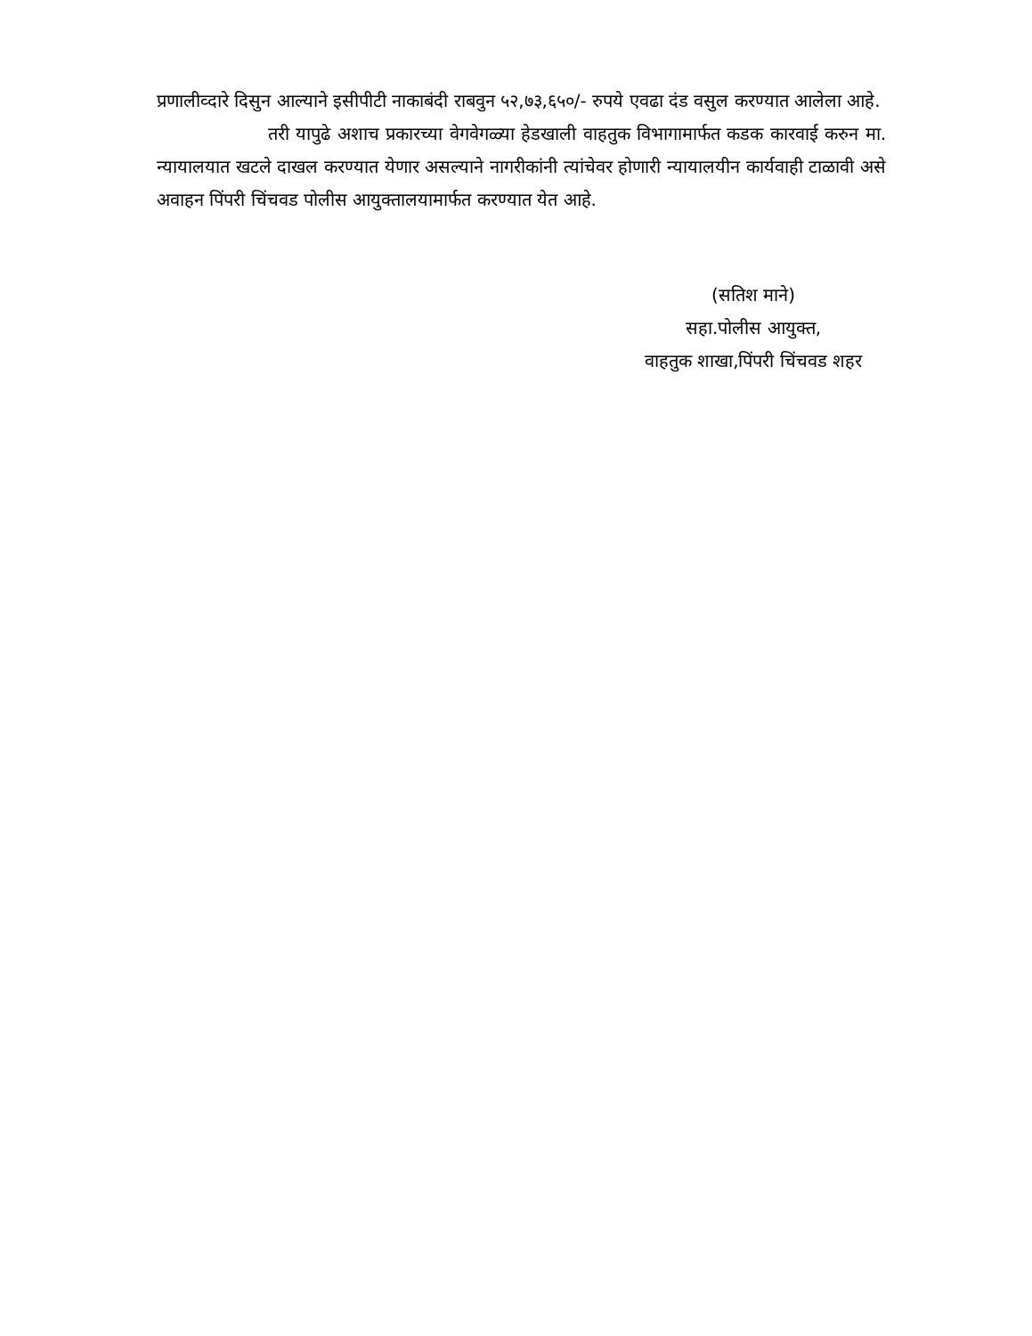प्रणालीव्दारे दिसुन आल्याने इसीपीटी नाकाबंदी राबवुन ५२,७३,६५०/- रुपये एवढा दंड वसुल करण्यात आलेला आहे.
तरी यापुढे अशाच प्रकारच्या वेगवेगळ्या हेडखाली वाहतुक विभागामार्फत कडक कारवाई करुन मा. न्यायालयात खटले दाखल करण्यात येणार असल्याने नागरीकांनी त्यांचेवर होणारी न्यायालयीन कार्यवाही टाळावी असे अवाहन पिंपरी चिंचवड पोलीस आयुक्तालयामार्फत करण्यात येत आहे.
(सतिश माने)
सहा.पोलीस आयुक्त,
वाहतुक शाखा,पिंपरी चिंचवड शहर